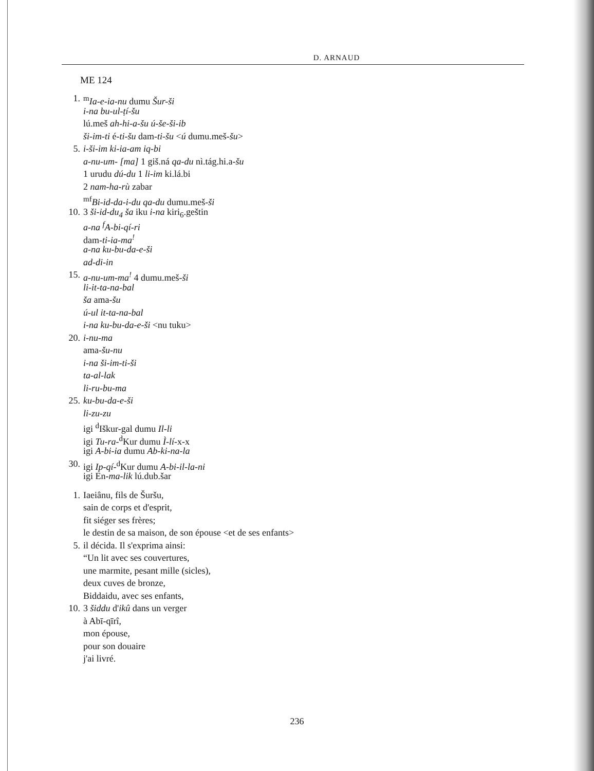D. ARNAUD
ME 124
1. <sup>m</sup>Ia-e-ia-nu dumu Šur-ši
i-na bu-ul-ṭí-šu
lú.meš ah-hi-a-šu ú-še-ši-ib
ši-im-ti é-ti-šu dam-ti-šu <ú dumu.meš-šu>
5. i-ši-im ki-ia-am iq-bi
a-nu-um- [ma] 1 giš.ná qa-du nì.tág.hi.a-šu
1 urudu dú-du 1 li-im ki.lá.bi
2 nam-ha-rù zabar
<sup>mf</sup>Bi-id-da-i-du qa-du dumu.meš-ši
10. 3 ši-id-du<sub>4</sub> ša iku i-na kiri<sub>6</sub>.geštin
a-na <sup>f</sup>A-bi-qí-ri
dam-ti-ia-ma<sup>!</sup>
a-na ku-bu-da-e-ši
ad-di-in
15. a-nu-um-ma<sup>!</sup> 4 dumu.meš-ši
li-it-ta-na-bal
ša ama-šu
ú-ul it-ta-na-bal
i-na ku-bu-da-e-ši <nu tuku>
20. i-nu-ma
ama-šu-nu
i-na ši-im-ti-ši
ta-al-lak
li-ru-bu-ma
25. ku-bu-da-e-ši
li-zu-zu
igi <sup>d</sup>Iškur-gal dumu Il-li
igi Tu-ra-<sup>d</sup>Kur dumu Ì-lí-x-x
igi A-bi-ia dumu Ab-ki-na-la
30. igi Ip-qí-<sup>d</sup>Kur dumu A-bi-il-la-ni
igi En-ma-lik lú.dub.šar
1. Iaeiânu, fils de Šuršu,
sain de corps et d'esprit,
fit siéger ses frères;
le destin de sa maison, de son épouse <et de ses enfants>
5. il décida. Il s'exprima ainsi:
“Un lit avec ses couvertures,
une marmite, pesant mille (sicles),
deux cuves de bronze,
Biddaidu, avec ses enfants,
10. 3 šiddu d'ikû dans un verger
à Abī-qīrî,
mon épouse,
pour son douaire
j'ai livré.
236